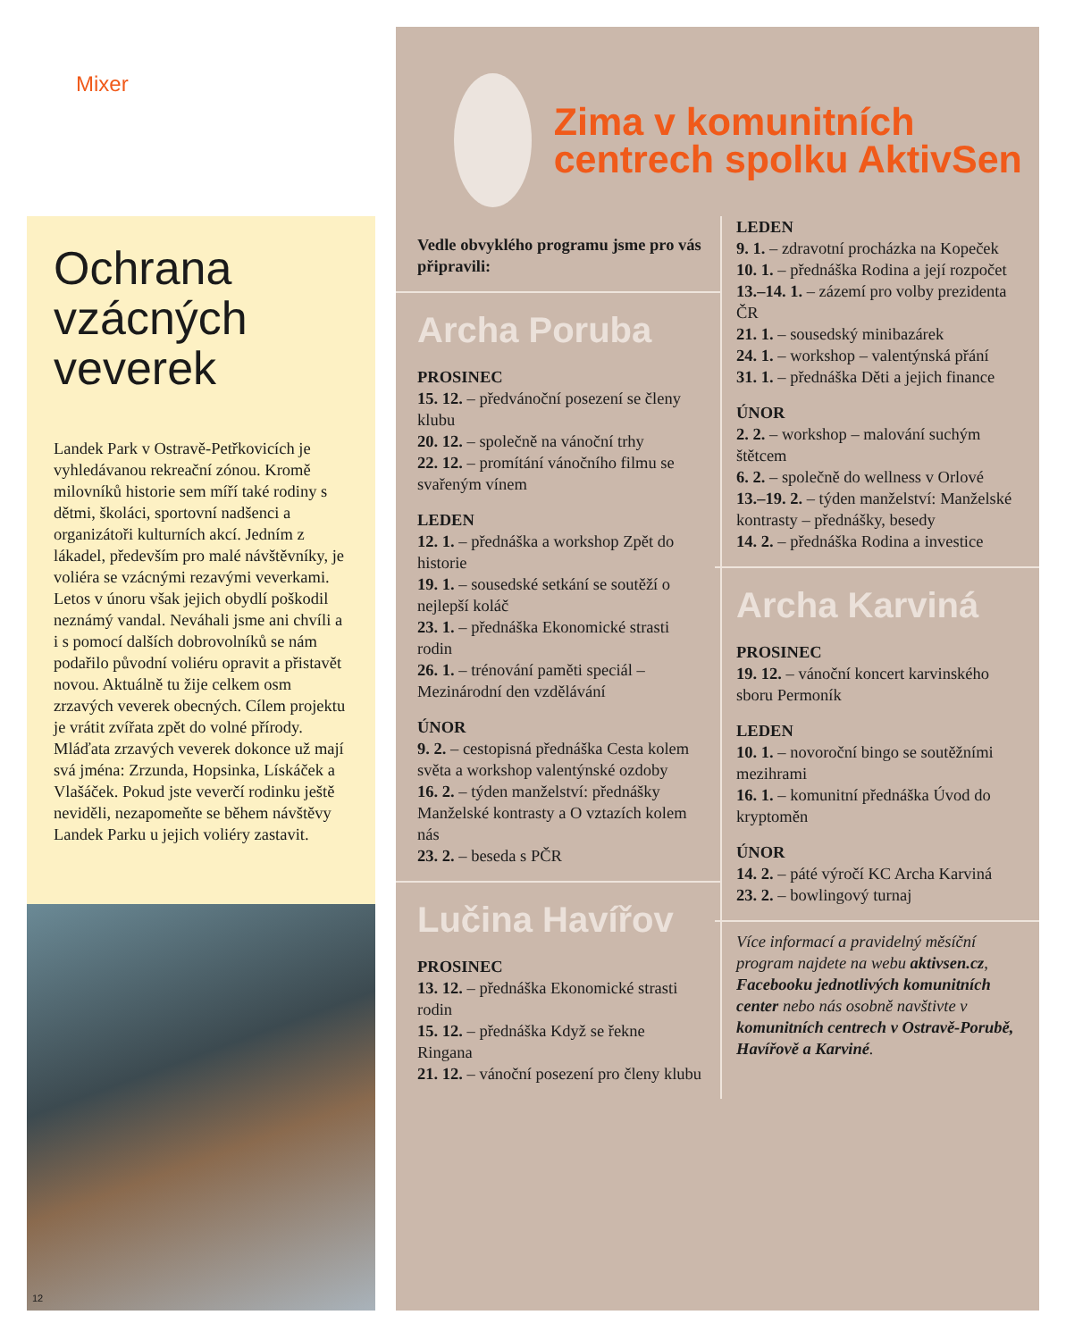Mixer
Ochrana vzácných veverek
Landek Park v Ostravě-Petřkovicích je vyhledávanou rekreační zónou. Kromě milovníků historie sem míří také rodiny s dětmi, školáci, sportovní nadšenci a organizátoři kulturních akcí. Jedním z lákadel, především pro malé návštěvníky, je voliéra se vzácnými rezavými veverkami. Letos v únoru však jejich obydlí poškodil neznámý vandal. Neváhali jsme ani chvíli a i s pomocí dalších dobrovolníků se nám podařilo původní voliéru opravit a přistavět novou. Aktuálně tu žije celkem osm zrzavých veverek obecných. Cílem projektu je vrátit zvířata zpět do volné přírody. Mláďata zrzavých veverek dokonce už mají svá jména: Zrzunda, Hopsinka, Lískáček a Vlašáček. Pokud jste veverčí rodinku ještě neviděli, nezapomeňte se během návštěvy Landek Parku u jejich voliéry zastavit.
12
Zima v komunitních centrech spolku AktivSen
Vedle obvyklého programu jsme pro vás připravili:
Archa Poruba
PROSINEC
15. 12. – předvánoční posezení se členy klubu
20. 12. – společně na vánoční trhy
22. 12. – promítání vánočního filmu se svařeným vínem
LEDEN
12. 1. – přednáška a workshop Zpět do historie
19. 1. – sousedské setkání se soutěží o nejlepší koláč
23. 1. – přednáška Ekonomické strasti rodin
26. 1. – trénování paměti speciál – Mezinárodní den vzdělávání
ÚNOR
9. 2. – cestopisná přednáška Cesta kolem světa a workshop valentýnské ozdoby
16. 2. – týden manželství: přednášky Manželské kontrasty a O vztazích kolem nás
23. 2. – beseda s PČR
Lučina Havířov
PROSINEC
13. 12. – přednáška Ekonomické strasti rodin
15. 12. – přednáška Když se řekne Ringana
21. 12. – vánoční posezení pro členy klubu
LEDEN
9. 1. – zdravotní procházka na Kopeček
10. 1. – přednáška Rodina a její rozpočet
13.–14. 1. – zázemí pro volby prezidenta ČR
21. 1. – sousedský minibazárek
24. 1. – workshop – valentýnská přání
31. 1. – přednáška Děti a jejich finance
ÚNOR
2. 2. – workshop – malování suchým štětcem
6. 2. – společně do wellness v Orlové
13.–19. 2. – týden manželství: Manželské kontrasty – přednášky, besedy
14. 2. – přednáška Rodina a investice
Archa Karviná
PROSINEC
19. 12. – vánoční koncert karvinského sboru Permoník
LEDEN
10. 1. – novoroční bingo se soutěžními mezihrami
16. 1. – komunitní přednáška Úvod do kryptoměn
ÚNOR
14. 2. – páté výročí KC Archa Karviná
23. 2. – bowlingový turnaj
Více informací a pravidelný měsíční program najdete na webu aktivsen.cz, Facebooku jednotlivých komunitních center nebo nás osobně navštivte v komunitních centrech v Ostravě-Porubě, Havířově a Karviné.